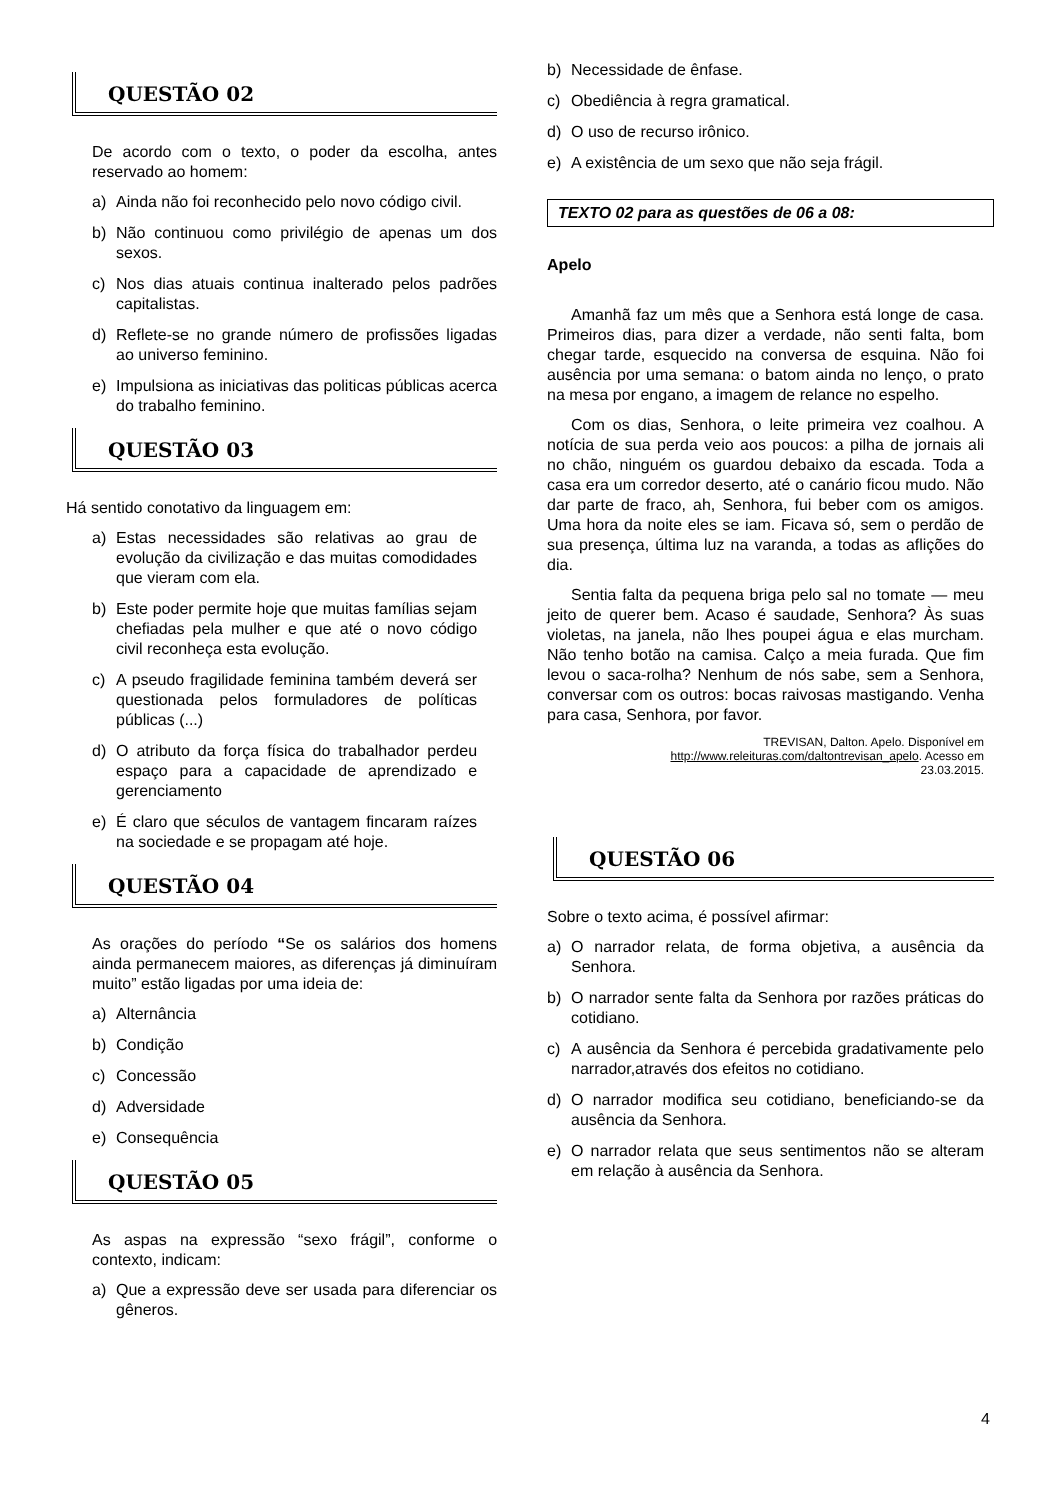QUESTÃO 02
De acordo com o texto, o poder da escolha, antes reservado ao homem:
a) Ainda não foi reconhecido pelo novo código civil.
b) Não continuou como privilégio de apenas um dos sexos.
c) Nos dias atuais continua inalterado pelos padrões capitalistas.
d) Reflete-se no grande número de profissões ligadas ao universo feminino.
e) Impulsiona as iniciativas das politicas públicas acerca do trabalho feminino.
QUESTÃO 03
Há sentido conotativo da linguagem em:
a) Estas necessidades são relativas ao grau de evolução da civilização e das muitas comodidades que vieram com ela.
b) Este poder permite hoje que muitas famílias sejam chefiadas pela mulher e que até o novo código civil reconheça esta evolução.
c) A pseudo fragilidade feminina também deverá ser questionada pelos formuladores de políticas públicas (...)
d) O atributo da força física do trabalhador perdeu espaço para a capacidade de aprendizado e gerenciamento
e) É claro que séculos de vantagem fincaram raízes na sociedade e se propagam até hoje.
QUESTÃO 04
As orações do período “Se os salários dos homens ainda permanecem maiores, as diferenças já diminuíram muito” estão ligadas por uma ideia de:
a) Alternância
b) Condição
c) Concessão
d) Adversidade
e) Consequência
QUESTÃO 05
As aspas na expressão “sexo frágil”, conforme o contexto, indicam:
a) Que a expressão deve ser usada para diferenciar os gêneros.
b) Necessidade de ênfase.
c) Obediência à regra gramatical.
d) O uso de recurso irônico.
e) A existência de um sexo que não seja frágil.
TEXTO 02 para as questões de 06 a 08:
Apelo
Amanhã faz um mês que a Senhora está longe de casa. Primeiros dias, para dizer a verdade, não senti falta, bom chegar tarde, esquecido na conversa de esquina. Não foi ausência por uma semana: o batom ainda no lenço, o prato na mesa por engano, a imagem de relance no espelho.
Com os dias, Senhora, o leite primeira vez coalhou. A notícia de sua perda veio aos poucos: a pilha de jornais ali no chão, ninguém os guardou debaixo da escada. Toda a casa era um corredor deserto, até o canário ficou mudo. Não dar parte de fraco, ah, Senhora, fui beber com os amigos. Uma hora da noite eles se iam. Ficava só, sem o perdão de sua presença, última luz na varanda, a todas as aflições do dia.
Sentia falta da pequena briga pelo sal no tomate — meu jeito de querer bem. Acaso é saudade, Senhora? Às suas violetas, na janela, não lhes poupei água e elas murcham. Não tenho botão na camisa. Calço a meia furada. Que fim levou o saca-rolha? Nenhum de nós sabe, sem a Senhora, conversar com os outros: bocas raivosas mastigando. Venha para casa, Senhora, por favor.
TREVISAN, Dalton. Apelo. Disponível em
http://www.releituras.com/daltontrevisan_apelo. Acesso em
23.03.2015.
QUESTÃO 06
Sobre o texto acima, é possível afirmar:
a) O narrador relata, de forma objetiva, a ausência da Senhora.
b) O narrador sente falta da Senhora por razões práticas do cotidiano.
c) A ausência da Senhora é percebida gradativamente pelo narrador,através dos efeitos no cotidiano.
d) O narrador modifica seu cotidiano, beneficiando-se da ausência da Senhora.
e) O narrador relata que seus sentimentos não se alteram em relação à ausência da Senhora.
4